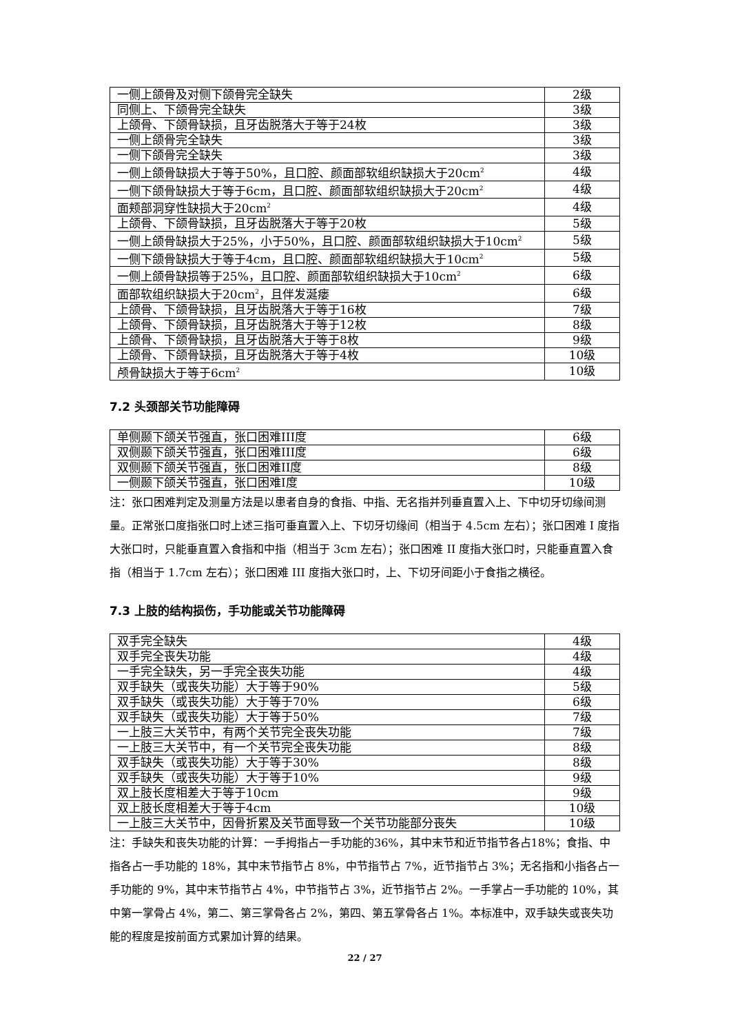| 一侧上颌骨及对侧下颌骨完全缺失 | 2级 |
| 同侧上、下颌骨完全缺失 | 3级 |
| 上颌骨、下颌骨缺损，且牙齿脱落大于等于24枚 | 3级 |
| 一侧上颌骨完全缺失 | 3级 |
| 一侧下颌骨完全缺失 | 3级 |
| 一侧上颌骨缺损大于等于50%，且口腔、颜面部软组织缺损大于20cm<sup>2</sup> | 4级 |
| 一侧下颌骨缺损大于等于6cm，且口腔、颜面部软组织缺损大于20cm<sup>2</sup> | 4级 |
| 面颊部洞穿性缺损大于20cm<sup>2</sup> | 4级 |
| 上颌骨、下颌骨缺损，且牙齿脱落大于等于20枚 | 5级 |
| 一侧上颌骨缺损大于25%，小于50%，且口腔、颜面部软组织缺损大于10cm<sup>2</sup> | 5级 |
| 一侧下颌骨缺损大于等于4cm，且口腔、颜面部软组织缺损大于10cm<sup>2</sup> | 5级 |
| 一侧上颌骨缺损等于25%，且口腔、颜面部软组织缺损大于10cm<sup>2</sup> | 6级 |
| 面部软组织缺损大于20cm<sup>2</sup>，且伴发涎瘘 | 6级 |
| 上颌骨、下颌骨缺损，且牙齿脱落大于等于16枚 | 7级 |
| 上颌骨、下颌骨缺损，且牙齿脱落大于等于12枚 | 8级 |
| 上颌骨、下颌骨缺损，且牙齿脱落大于等于8枚 | 9级 |
| 上颌骨、下颌骨缺损，且牙齿脱落大于等于4枚 | 10级 |
| 颅骨缺损大于等于6cm<sup>2</sup> | 10级 |
7.2 头颈部关节功能障碍
| 单侧颞下颌关节强直，张口困难III度 | 6级 |
| 双侧颞下颌关节强直，张口困难III度 | 6级 |
| 双侧颞下颌关节强直，张口困难II度 | 8级 |
| 一侧颞下颌关节强直，张口困难I度 | 10级 |
注：张口困难判定及测量方法是以患者自身的食指、中指、无名指并列垂直置入上、下中切牙切缘间测量。正常张口度指张口时上述三指可垂直置入上、下切牙切缘间（相当于 4.5cm 左右）；张口困难 I 度指大张口时，只能垂直置入食指和中指（相当于 3cm 左右）；张口困难 II 度指大张口时，只能垂直置入食指（相当于 1.7cm 左右）；张口困难 III 度指大张口时，上、下切牙间距小于食指之横径。
7.3 上肢的结构损伤，手功能或关节功能障碍
| 双手完全缺失 | 4级 |
| 双手完全丧失功能 | 4级 |
| 一手完全缺失，另一手完全丧失功能 | 4级 |
| 双手缺失（或丧失功能）大于等于90% | 5级 |
| 双手缺失（或丧失功能）大于等于70% | 6级 |
| 双手缺失（或丧失功能）大于等于50% | 7级 |
| 一上肢三大关节中，有两个关节完全丧失功能 | 7级 |
| 一上肢三大关节中，有一个关节完全丧失功能 | 8级 |
| 双手缺失（或丧失功能）大于等于30% | 8级 |
| 双手缺失（或丧失功能）大于等于10% | 9级 |
| 双上肢长度相差大于等于10cm | 9级 |
| 双上肢长度相差大于等于4cm | 10级 |
| 一上肢三大关节中，因骨折累及关节面导致一个关节功能部分丧失 | 10级 |
注：手缺失和丧失功能的计算：一手拇指占一手功能的36%，其中末节和近节指节各占18%；食指、中指各占一手功能的 18%，其中末节指节占 8%，中节指节占 7%，近节指节占 3%；无名指和小指各占一手功能的 9%，其中末节指节占 4%，中节指节占 3%，近节指节占 2%。一手掌占一手功能的 10%，其中第一掌骨占 4%，第二、第三掌骨各占 2%，第四、第五掌骨各占 1%。本标准中，双手缺失或丧失功能的程度是按前面方式累加计算的结果。
22 / 27